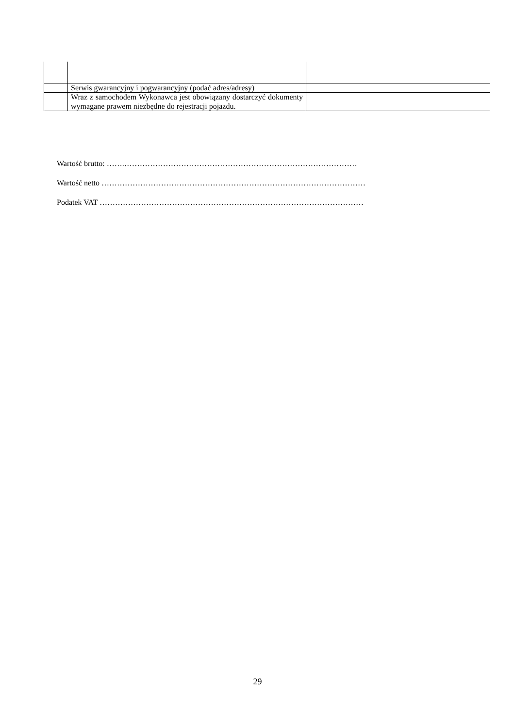| | Serwis gwarancyjny i pogwarancyjny (podać adres/adresy) | |
| | Wraz z samochodem Wykonawca jest obowiązany dostarczyć dokumenty wymagane prawem niezbędne do rejestracji pojazdu. | |
Wartość brutto: …….………………………………………………………………………………
Wartość netto …………………………………………………………………………………………
Podatek VAT …………………………………………………………………………………………
29